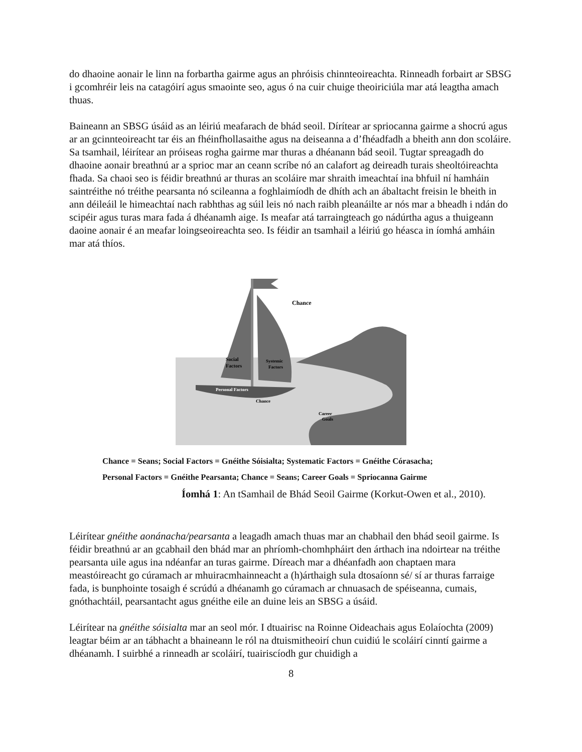do dhaoine aonair le linn na forbartha gairme agus an phróisis chinnteoireachta. Rinneadh forbairt ar SBSG i gcomhréir leis na catagóirí agus smaointe seo, agus ó na cuir chuige theoiriciúla mar atá leagtha amach thuas.
Baineann an SBSG úsáid as an léiriú meafarach de bhád seoil. Dírítear ar spriocanna gairme a shocrú agus ar an gcinnteoireacht tar éis an fhéinfhollasaithe agus na deiseanna a d’fhéadfadh a bheith ann don scoláire. Sa tsamhail, léirítear an próiseas rogha gairme mar thuras a dhéanann bád seoil. Tugtar spreagadh do dhaoine aonair breathnú ar a sprioc mar an ceann scríbe nó an calafort ag deireadh turais sheoltóireachta fhada. Sa chaoi seo is féidir breathnú ar thuras an scoláire mar shraith imeachtaí ina bhfuil ní hamháin saintréithe nó tréithe pearsanta nó scileanna a foghlaimíodh de dhíth ach an ábaltacht freisin le bheith in ann déileáil le himeachtaí nach rabhthas ag súil leis nó nach raibh pleanáilte ar nós mar a bheadh i ndán do scipéir agus turas mara fada á dhéanamh aige. Is meafar atá tarraingteach go nádúrtha agus a thuigeann daoine aonair é an meafar loingseoireachta seo. Is féidir an tsamhail a léiriú go héasca in íomhá amháin mar atá thíos.
Chance
Social
Factors
Systemic
Factors
Personal Factors
Chance
Career
Goals
Chance = Seans; Social Factors = Gnéithe Sóisialta; Systematic Factors = Gnéithe Córasacha;
Personal Factors = Gnéithe Pearsanta; Chance = Seans; Career Goals = Spriocanna Gairme
Íomhá 1: An tSamhail de Bhád Seoil Gairme (Korkut-Owen et al., 2010).
Léirítear gnéithe aonánacha/pearsanta a leagadh amach thuas mar an chabhail den bhád seoil gairme. Is féidir breathnú ar an gcabhail den bhád mar an phríomh-chomhpháirt den árthach ina ndoirtear na tréithe pearsanta uile agus ina ndéanfar an turas gairme. Díreach mar a dhéanfadh aon chaptaen mara meastóireacht go cúramach ar mhuiracmhainneacht a (h)árthaigh sula dtosaíonn sé/ sí ar thuras farraige fada, is bunphointe tosaigh é scrúdú a dhéanamh go cúramach ar chnuasach de spéiseanna, cumais, gnóthachtáil, pearsantacht agus gnéithe eile an duine leis an SBSG a úsáid.
Léirítear na gnéithe sóisialta mar an seol mór. I dtuairisc na Roinne Oideachais agus Eolaíochta (2009) leagtar béim ar an tábhacht a bhaineann le ról na dtuismitheoirí chun cuidiú le scoláirí cinntí gairme a dhéanamh. I suirbhé a rinneadh ar scoláirí, tuairiscíodh gur chuidigh a
8